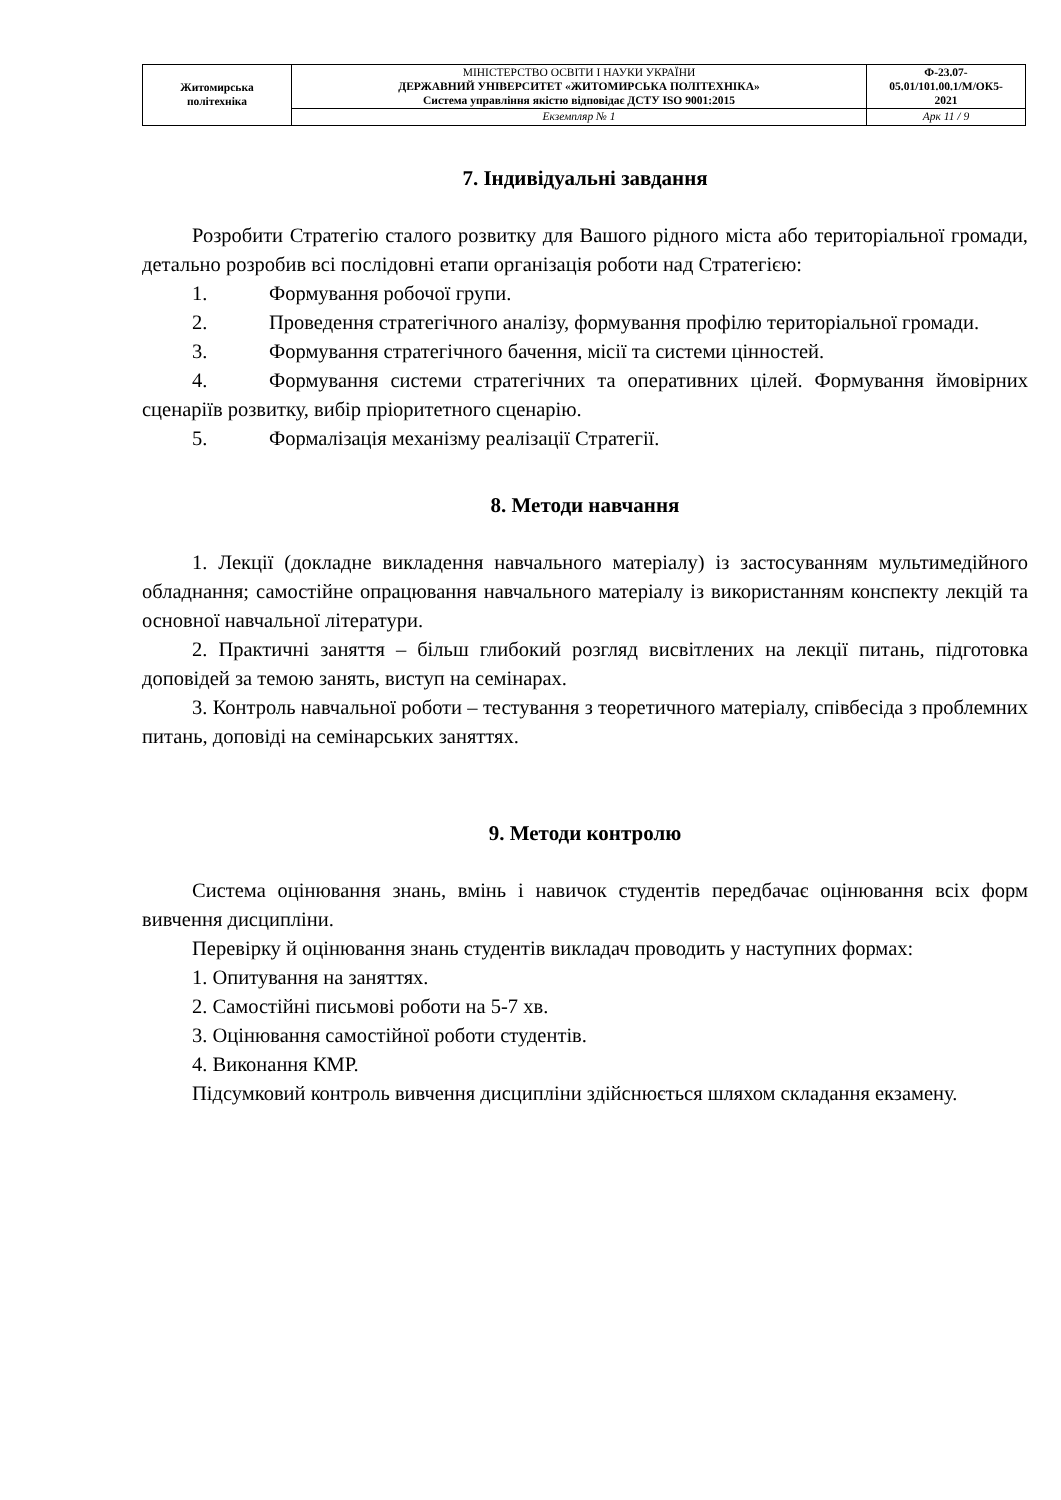| Житомирська політехніка | МІНІСТЕРСТВО ОСВІТИ І НАУКИ УКРАЇНИ ДЕРЖАВНИЙ УНІВЕРСИТЕТ «ЖИТОМИРСЬКА ПОЛІТЕХНІКА» Система управління якістю відповідає ДСТУ ISO 9001:2015 | Ф-23.07- 05.01/101.00.1/М/ОК5- 2021 |
| | Екземпляр № 1 | Арк 11 / 9 |
7. Індивідуальні завдання
Розробити Стратегію сталого розвитку для Вашого рідного міста або територіальної громади, детально розробив всі послідовні етапи організація роботи над Стратегією:
1. Формування робочої групи.
2. Проведення стратегічного аналізу, формування профілю територіальної громади.
3. Формування стратегічного бачення, місії та системи цінностей.
4. Формування системи стратегічних та оперативних цілей. Формування ймовірних сценаріїв розвитку, вибір пріоритетного сценарію.
5. Формалізація механізму реалізації Стратегії.
8. Методи навчання
1. Лекції (докладне викладення навчального матеріалу) із застосуванням мультимедійного обладнання; самостійне опрацювання навчального матеріалу із використанням конспекту лекцій та основної навчальної літератури.
2. Практичні заняття – більш глибокий розгляд висвітлених на лекції питань, підготовка доповідей за темою занять, виступ на семінарах.
3. Контроль навчальної роботи – тестування з теоретичного матеріалу, співбесіда з проблемних питань, доповіді на семінарських заняттях.
9. Методи контролю
Система оцінювання знань, вмінь і навичок студентів передбачає оцінювання всіх форм вивчення дисципліни.
Перевірку й оцінювання знань студентів викладач проводить у наступних формах:
1. Опитування на заняттях.
2. Самостійні письмові роботи на 5-7 хв.
3. Оцінювання самостійної роботи студентів.
4. Виконання КМР.
Підсумковий контроль вивчення дисципліни здійснюється шляхом складання екзамену.